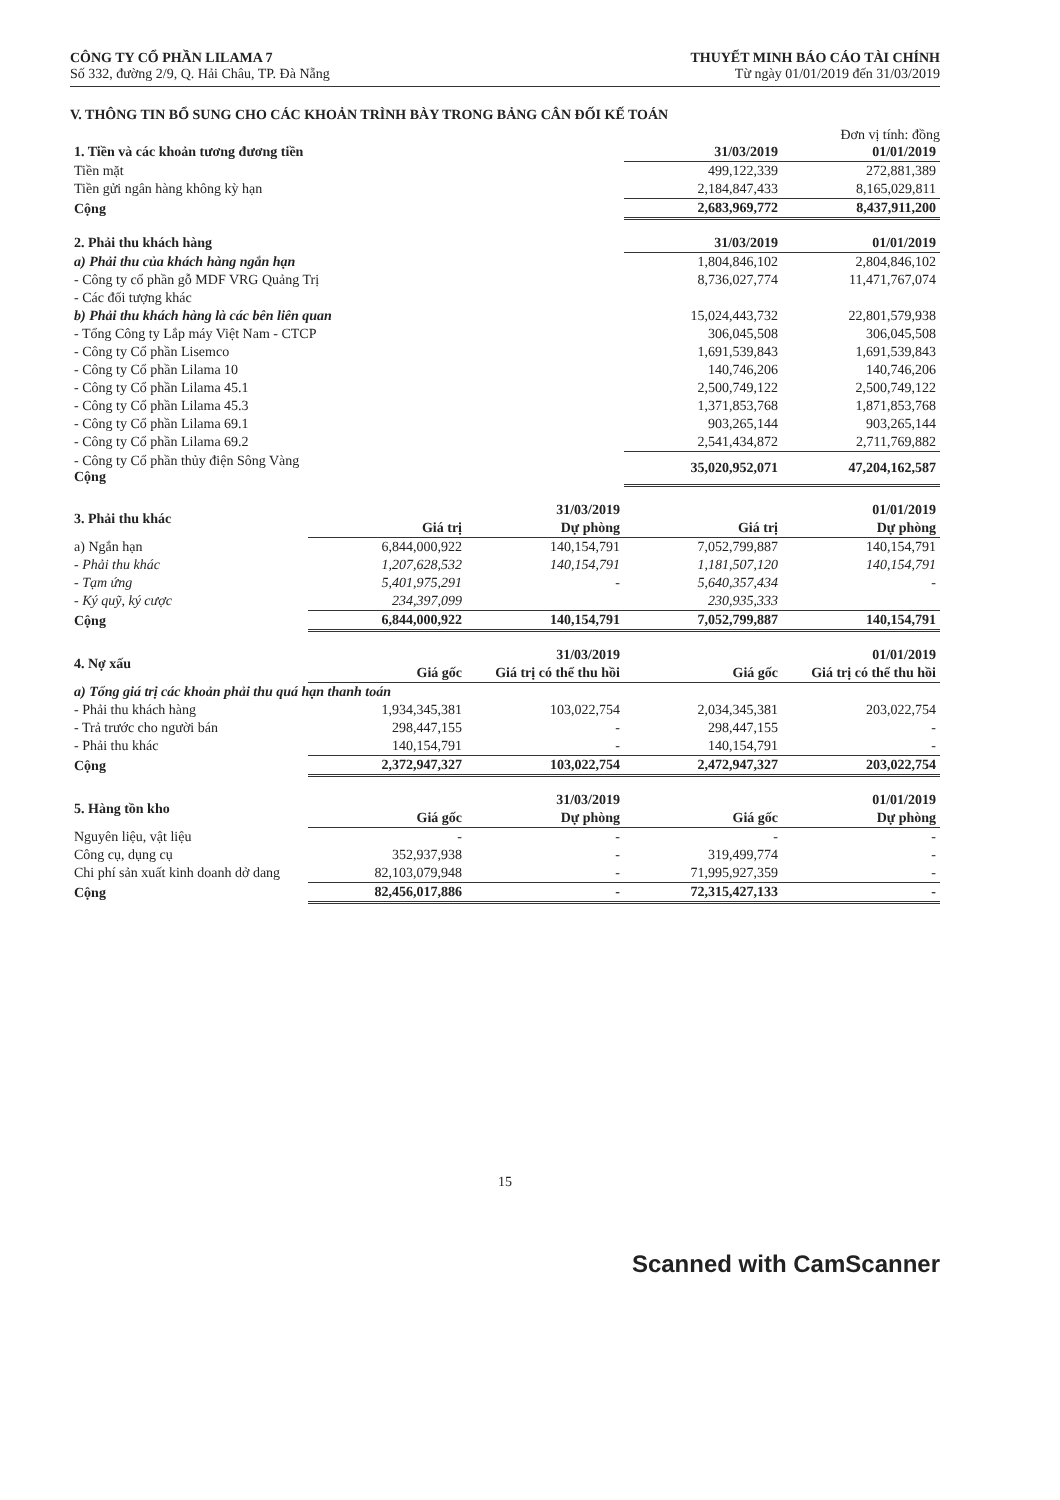CÔNG TY CỔ PHẦN LILAMA 7
Số 332, đường 2/9, Q. Hải Châu, TP. Đà Nẵng
THUYẾT MINH BÁO CÁO TÀI CHÍNH
Từ ngày 01/01/2019 đến 31/03/2019
V. THÔNG TIN BỔ SUNG CHO CÁC KHOẢN TRÌNH BÀY TRONG BẢNG CÂN ĐỐI KẾ TOÁN
Đơn vị tính: đồng
| 1. Tiền và các khoản tương đương tiền | 31/03/2019 | 01/01/2019 |
| Tiền mặt | 499,122,339 | 272,881,389 |
| Tiền gửi ngân hàng không kỳ hạn | 2,184,847,433 | 8,165,029,811 |
| Cộng | 2,683,969,772 | 8,437,911,200 |
| 2. Phải thu khách hàng | 31/03/2019 | 01/01/2019 |
| a) Phải thu của khách hàng ngắn hạn | 1,804,846,102 | 2,804,846,102 |
| - Công ty cổ phần gỗ MDF VRG Quảng Trị | 8,736,027,774 | 11,471,767,074 |
| - Các đối tượng khác | | |
| b) Phải thu khách hàng là các bên liên quan | 15,024,443,732 | 22,801,579,938 |
| - Tổng Công ty Lắp máy Việt Nam - CTCP | 306,045,508 | 306,045,508 |
| - Công ty Cổ phần Lisemco | 1,691,539,843 | 1,691,539,843 |
| - Công ty Cổ phần Lilama 10 | 140,746,206 | 140,746,206 |
| - Công ty Cổ phần Lilama 45.1 | 2,500,749,122 | 2,500,749,122 |
| - Công ty Cổ phần Lilama 45.3 | 1,371,853,768 | 1,871,853,768 |
| - Công ty Cổ phần Lilama 69.1 | 903,265,144 | 903,265,144 |
| - Công ty Cổ phần Lilama 69.2 | 2,541,434,872 | 2,711,769,882 |
| - Công ty Cổ phần thủy điện Sông Vàng Cộng | 35,020,952,071 | 47,204,162,587 |
| 3. Phải thu khác | | 31/03/2019 | | 01/01/2019 |
| | Giá trị | Dự phòng | Giá trị | Dự phòng |
| a) Ngắn hạn | 6,844,000,922 | 140,154,791 | 7,052,799,887 | 140,154,791 |
| - Phải thu khác | 1,207,628,532 | 140,154,791 | 1,181,507,120 | 140,154,791 |
| - Tạm ứng | 5,401,975,291 | - | 5,640,357,434 | - |
| - Ký quỹ, ký cược | 234,397,099 | | 230,935,333 | |
| Cộng | 6,844,000,922 | 140,154,791 | 7,052,799,887 | 140,154,791 |
| 4. Nợ xấu | | 31/03/2019 | | 01/01/2019 |
| | Giá gốc | Giá trị có thể thu hồi | Giá gốc | Giá trị có thể thu hồi |
| a) Tổng giá trị các khoản phải thu quá hạn thanh toán | | | | |
| - Phải thu khách hàng | 1,934,345,381 | 103,022,754 | 2,034,345,381 | 203,022,754 |
| - Trả trước cho người bán | 298,447,155 | - | 298,447,155 | - |
| - Phải thu khác | 140,154,791 | - | 140,154,791 | - |
| Cộng | 2,372,947,327 | 103,022,754 | 2,472,947,327 | 203,022,754 |
| 5. Hàng tồn kho | | 31/03/2019 | | 01/01/2019 |
| | Giá gốc | Dự phòng | Giá gốc | Dự phòng |
| Nguyên liệu, vật liệu | - | - | - | - |
| Công cụ, dụng cụ | 352,937,938 | - | 319,499,774 | - |
| Chi phí sản xuất kinh doanh dở dang | 82,103,079,948 | - | 71,995,927,359 | - |
| Cộng | 82,456,017,886 | - | 72,315,427,133 | - |
15
Scanned with CamScanner